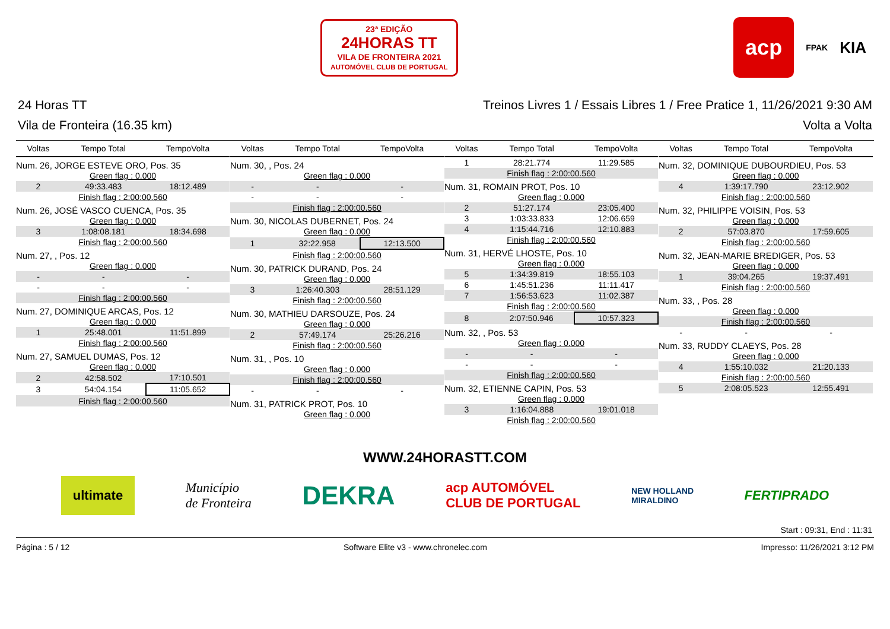23ª EDIÇÃO
24HORAS TT
VILA DE FRONTEIRA 2021
AUTOMÓVEL CLUB DE PORTUGAL
acp FPAK KIA
24 Horas TT Treinos Livres 1 / Essais Libres 1 / Free Pratice 1, 11/26/2021 9:30 AM
Vila de Fronteira (16.35 km) Volta a Volta
| Voltas | Tempo Total | TempoVolta |
| --- | --- | --- |
| Num. 26, JORGE ESTEVE ORO, Pos. 35 | | |
| Green flag : 0.000 | | |
| 2 | 49:33.483 | 18:12.489 |
| Finish flag : 2:00:00.560 | | |
| Num. 26, JOSÉ VASCO CUENCA, Pos. 35 | | |
| Green flag : 0.000 | | |
| 3 | 1:08:08.181 | 18:34.698 |
| Finish flag : 2:00:00.560 | | |
| Num. 27, , Pos. 12 | | |
| Green flag : 0.000 | | |
| - | - | - |
| - | - | - |
| Finish flag : 2:00:00.560 | | |
| Num. 27, DOMINIQUE ARCAS, Pos. 12 | | |
| Green flag : 0.000 | | |
| 1 | 25:48.001 | 11:51.899 |
| Finish flag : 2:00:00.560 | | |
| Num. 27, SAMUEL DUMAS, Pos. 12 | | |
| Green flag : 0.000 | | |
| 2 | 42:58.502 | 17:10.501 |
| 3 | 54:04.154 | 11:05.652 |
| Finish flag : 2:00:00.560 | | |
| Voltas | Tempo Total | TempoVolta |
| --- | --- | --- |
| Num. 30, , Pos. 24 | | |
| Green flag : 0.000 | | |
| - | - | - |
| - | - | - |
| Finish flag : 2:00:00.560 | | |
| Num. 30, NICOLAS DUBERNET, Pos. 24 | | |
| Green flag : 0.000 | | |
| 1 | 32:22.958 | 12:13.500 |
| Finish flag : 2:00:00.560 | | |
| Num. 30, PATRICK DURAND, Pos. 24 | | |
| Green flag : 0.000 | | |
| 3 | 1:26:40.303 | 28:51.129 |
| Finish flag : 2:00:00.560 | | |
| Num. 30, MATHIEU DARSOUZE, Pos. 24 | | |
| Green flag : 0.000 | | |
| 2 | 57:49.174 | 25:26.216 |
| Finish flag : 2:00:00.560 | | |
| Num. 31, , Pos. 10 | | |
| Green flag : 0.000 | | |
| Finish flag : 2:00:00.560 | | |
| - | - | - |
| Num. 31, PATRICK PROT, Pos. 10 | | |
| Green flag : 0.000 | | |
| Voltas | Tempo Total | TempoVolta |
| --- | --- | --- |
| 1 | 28:21.774 | 11:29.585 |
| Finish flag : 2:00:00.560 | | |
| Num. 31, ROMAIN PROT, Pos. 10 | | |
| Green flag : 0.000 | | |
| 2 | 51:27.174 | 23:05.400 |
| 3 | 1:03:33.833 | 12:06.659 |
| 4 | 1:15:44.716 | 12:10.883 |
| Finish flag : 2:00:00.560 | | |
| Num. 31, HERVÉ LHOSTE, Pos. 10 | | |
| Green flag : 0.000 | | |
| 5 | 1:34:39.819 | 18:55.103 |
| 6 | 1:45:51.236 | 11:11.417 |
| 7 | 1:56:53.623 | 11:02.387 |
| Finish flag : 2:00:00.560 | | |
| 8 | 2:07:50.946 | 10:57.323 |
| Num. 32, , Pos. 53 | | |
| Green flag : 0.000 | | |
| - | - | - |
| - | - | - |
| Finish flag : 2:00:00.560 | | |
| Num. 32, ETIENNE CAPIN, Pos. 53 | | |
| Green flag : 0.000 | | |
| 3 | 1:16:04.888 | 19:01.018 |
| Finish flag : 2:00:00.560 | | |
| Voltas | Tempo Total | TempoVolta |
| --- | --- | --- |
| Num. 32, DOMINIQUE DUBOURDIEU, Pos. 53 | | |
| Green flag : 0.000 | | |
| 4 | 1:39:17.790 | 23:12.902 |
| Finish flag : 2:00:00.560 | | |
| Num. 32, PHILIPPE VOISIN, Pos. 53 | | |
| Green flag : 0.000 | | |
| 2 | 57:03.870 | 17:59.605 |
| Finish flag : 2:00:00.560 | | |
| Num. 32, JEAN-MARIE BREDIGER, Pos. 53 | | |
| Green flag : 0.000 | | |
| 1 | 39:04.265 | 19:37.491 |
| Finish flag : 2:00:00.560 | | |
| Num. 33, , Pos. 28 | | |
| Green flag : 0.000 | | |
| Finish flag : 2:00:00.560 | | |
| - | - | - |
| Num. 33, RUDDY CLAEYS, Pos. 28 | | |
| Green flag : 0.000 | | |
| 4 | 1:55:10.032 | 21:20.133 |
| Finish flag : 2:00:00.560 | | |
| 5 | 2:08:05.523 | 12:55.491 |
WWW.24HORASTT.COM
ultimate Município
de Fronteira DEKRA acp AUTOMÓVEL
CLUB DE PORTUGAL NEW HOLLAND
MIRALDINO FERTIPRADO
Start : 09:31, End : 11:31
Página : 5 / 12 Software Elite v3 - www.chronelec.com Impresso: 11/26/2021 3:12 PM